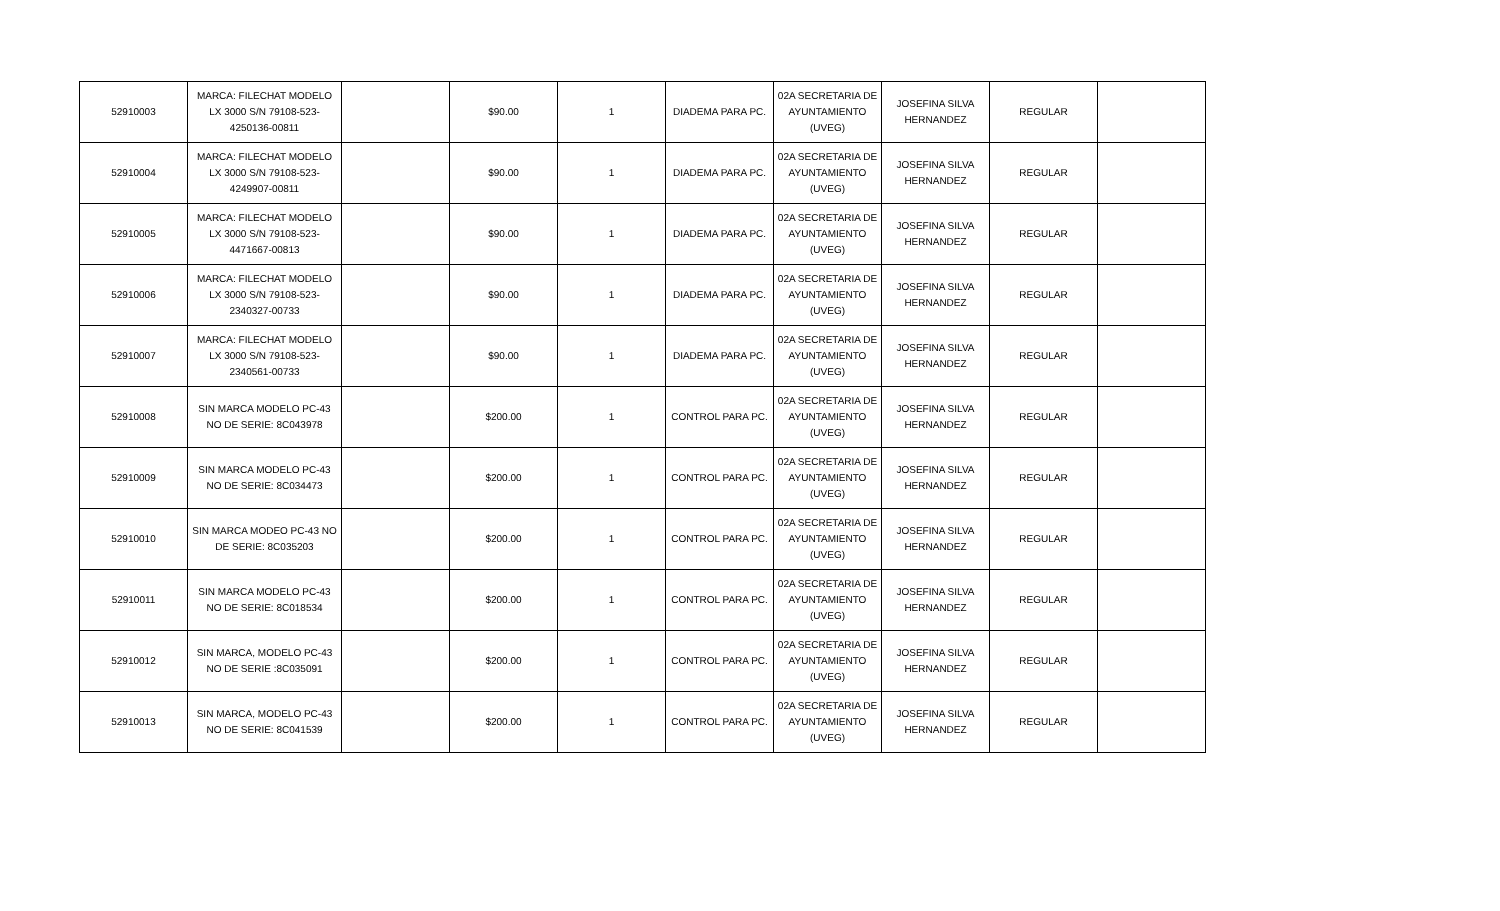| 52910003 | MARCA: FILECHAT MODELO LX 3000 S/N 79108-523-4250136-00811 | | $90.00 | 1 | DIADEMA PARA PC. | 02A SECRETARIA DE AYUNTAMIENTO (UVEG) | JOSEFINA SILVA HERNANDEZ | REGULAR | |
| 52910004 | MARCA: FILECHAT MODELO LX 3000 S/N 79108-523-4249907-00811 | | $90.00 | 1 | DIADEMA PARA PC. | 02A SECRETARIA DE AYUNTAMIENTO (UVEG) | JOSEFINA SILVA HERNANDEZ | REGULAR | |
| 52910005 | MARCA: FILECHAT MODELO LX 3000 S/N 79108-523-4471667-00813 | | $90.00 | 1 | DIADEMA PARA PC. | 02A SECRETARIA DE AYUNTAMIENTO (UVEG) | JOSEFINA SILVA HERNANDEZ | REGULAR | |
| 52910006 | MARCA: FILECHAT MODELO LX 3000 S/N 79108-523-2340327-00733 | | $90.00 | 1 | DIADEMA PARA PC. | 02A SECRETARIA DE AYUNTAMIENTO (UVEG) | JOSEFINA SILVA HERNANDEZ | REGULAR | |
| 52910007 | MARCA: FILECHAT MODELO LX 3000 S/N 79108-523-2340561-00733 | | $90.00 | 1 | DIADEMA PARA PC. | 02A SECRETARIA DE AYUNTAMIENTO (UVEG) | JOSEFINA SILVA HERNANDEZ | REGULAR | |
| 52910008 | SIN MARCA MODELO PC-43 NO DE SERIE: 8C043978 | | $200.00 | 1 | CONTROL PARA PC. | 02A SECRETARIA DE AYUNTAMIENTO (UVEG) | JOSEFINA SILVA HERNANDEZ | REGULAR | |
| 52910009 | SIN MARCA MODELO PC-43 NO DE SERIE: 8C034473 | | $200.00 | 1 | CONTROL PARA PC. | 02A SECRETARIA DE AYUNTAMIENTO (UVEG) | JOSEFINA SILVA HERNANDEZ | REGULAR | |
| 52910010 | SIN MARCA MODEO PC-43 NO DE SERIE: 8C035203 | | $200.00 | 1 | CONTROL PARA PC. | 02A SECRETARIA DE AYUNTAMIENTO (UVEG) | JOSEFINA SILVA HERNANDEZ | REGULAR | |
| 52910011 | SIN MARCA MODELO PC-43 NO DE SERIE: 8C018534 | | $200.00 | 1 | CONTROL PARA PC. | 02A SECRETARIA DE AYUNTAMIENTO (UVEG) | JOSEFINA SILVA HERNANDEZ | REGULAR | |
| 52910012 | SIN MARCA, MODELO PC-43 NO DE SERIE :8C035091 | | $200.00 | 1 | CONTROL PARA PC. | 02A SECRETARIA DE AYUNTAMIENTO (UVEG) | JOSEFINA SILVA HERNANDEZ | REGULAR | |
| 52910013 | SIN MARCA, MODELO PC-43 NO DE SERIE: 8C041539 | | $200.00 | 1 | CONTROL PARA PC. | 02A SECRETARIA DE AYUNTAMIENTO (UVEG) | JOSEFINA SILVA HERNANDEZ | REGULAR | |